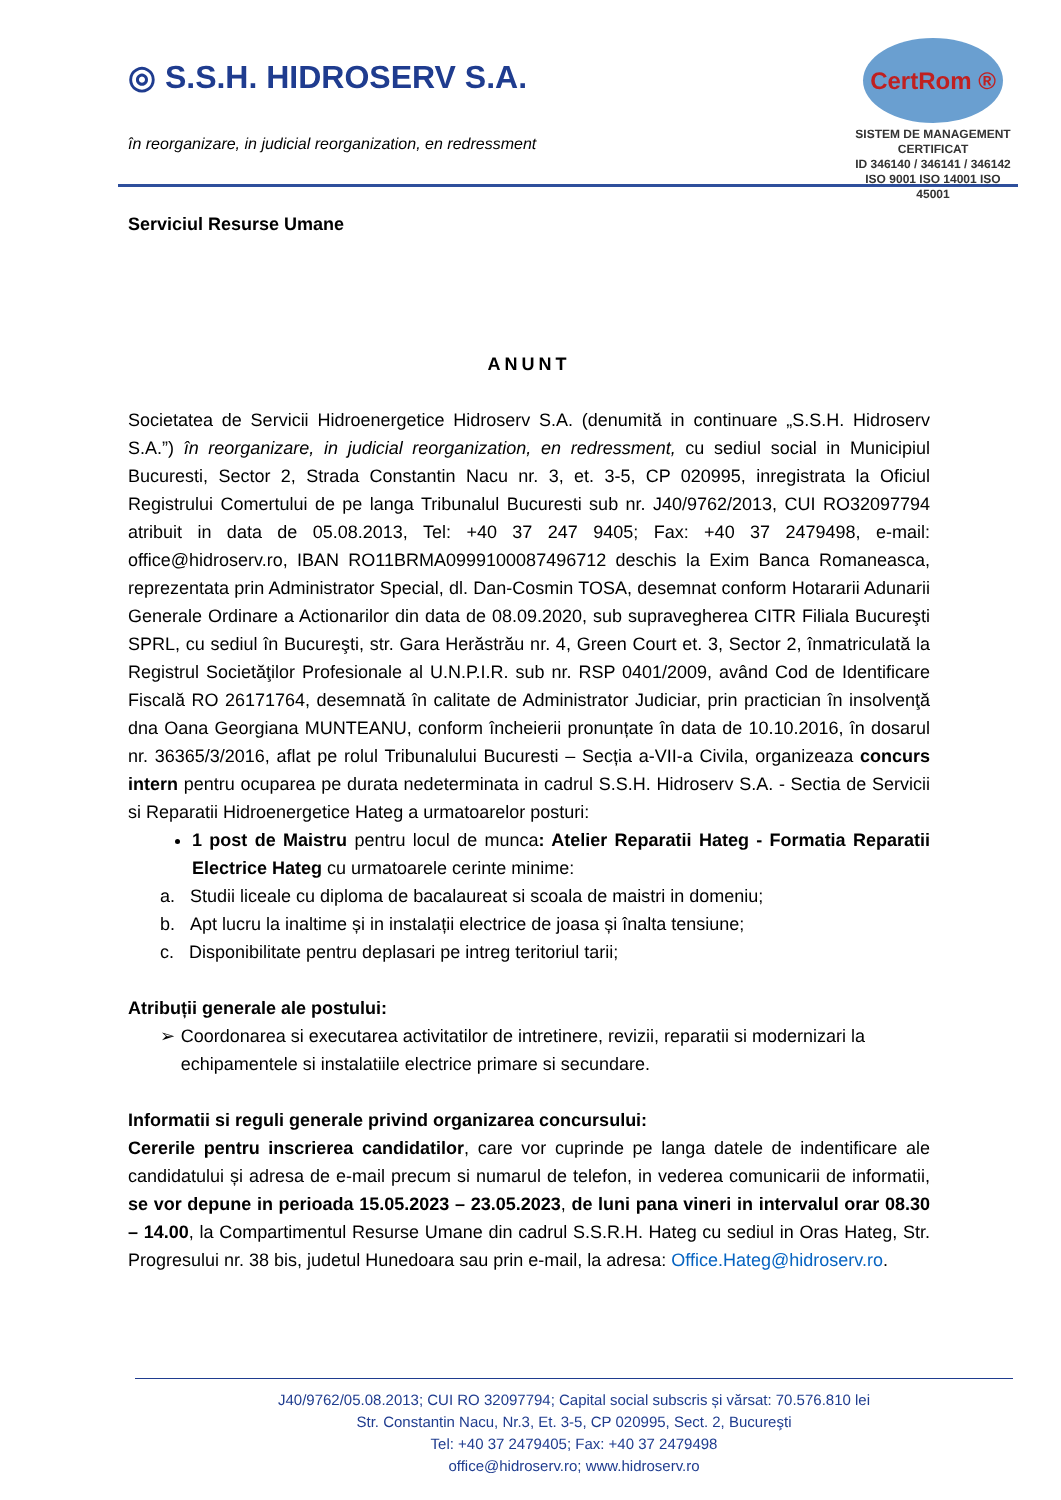◎ S.S.H. HIDROSERV S.A.
în reorganizare, in judicial reorganization, en redressment
CertRom ®
SISTEM DE MANAGEMENT CERTIFICAT
ID 346140 / 346141 / 346142
ISO 9001 ISO 14001 ISO 45001
Serviciul Resurse Umane
ANUNT
Societatea de Servicii Hidroenergetice Hidroserv S.A. (denumită in continuare „S.S.H. Hidroserv S.A.”) în reorganizare, in judicial reorganization, en redressment, cu sediul social in Municipiul Bucuresti, Sector 2, Strada Constantin Nacu nr. 3, et. 3-5, CP 020995, inregistrata la Oficiul Registrului Comertului de pe langa Tribunalul Bucuresti sub nr. J40/9762/2013, CUI RO32097794 atribuit in data de 05.08.2013, Tel: +40 37 247 9405; Fax: +40 37 2479498, e-mail: office@hidroserv.ro, IBAN RO11BRMA0999100087496712 deschis la Exim Banca Romaneasca, reprezentata prin Administrator Special, dl. Dan-Cosmin TOSA, desemnat conform Hotararii Adunarii Generale Ordinare a Actionarilor din data de 08.09.2020, sub supravegherea CITR Filiala Bucureşti SPRL, cu sediul în Bucureşti, str. Gara Herăstrău nr. 4, Green Court et. 3, Sector 2, înmatriculată la Registrul Societăţilor Profesionale al U.N.P.I.R. sub nr. RSP 0401/2009, având Cod de Identificare Fiscală RO 26171764, desemnată în calitate de Administrator Judiciar, prin practician în insolvenţă dna Oana Georgiana MUNTEANU, conform încheierii pronunțate în data de 10.10.2016, în dosarul nr. 36365/3/2016, aflat pe rolul Tribunalului Bucuresti – Secția a-VII-a Civila, organizeaza concurs intern pentru ocuparea pe durata nedeterminata in cadrul S.S.H. Hidroserv S.A. - Sectia de Servicii si Reparatii Hidroenergetice Hateg a urmatoarelor posturi:
1 post de Maistru pentru locul de munca: Atelier Reparatii Hateg - Formatia Reparatii Electrice Hateg cu urmatoarele cerinte minime:
a. Studii liceale cu diploma de bacalaureat si scoala de maistri in domeniu;
b. Apt lucru la inaltime și in instalații electrice de joasa și înalta tensiune;
c. Disponibilitate pentru deplasari pe intreg teritoriul tarii;
Atribuții generale ale postului:
➢ Coordonarea si executarea activitatilor de intretinere, revizii, reparatii si modernizari la echipamentele si instalatiile electrice primare si secundare.
Informatii si reguli generale privind organizarea concursului:
Cererile pentru inscrierea candidatilor, care vor cuprinde pe langa datele de indentificare ale candidatului și adresa de e-mail precum si numarul de telefon, in vederea comunicarii de informatii, se vor depune in perioada 15.05.2023 – 23.05.2023, de luni pana vineri in intervalul orar 08.30 – 14.00, la Compartimentul Resurse Umane din cadrul S.S.R.H. Hateg cu sediul in Oras Hateg, Str. Progresului nr. 38 bis, judetul Hunedoara sau prin e-mail, la adresa: Office.Hateg@hidroserv.ro.
J40/9762/05.08.2013; CUI RO 32097794; Capital social subscris și vărsat: 70.576.810 lei
Str. Constantin Nacu, Nr.3, Et. 3-5, CP 020995, Sect. 2, Bucureşti
Tel: +40 37 2479405; Fax: +40 37 2479498
office@hidroserv.ro; www.hidroserv.ro